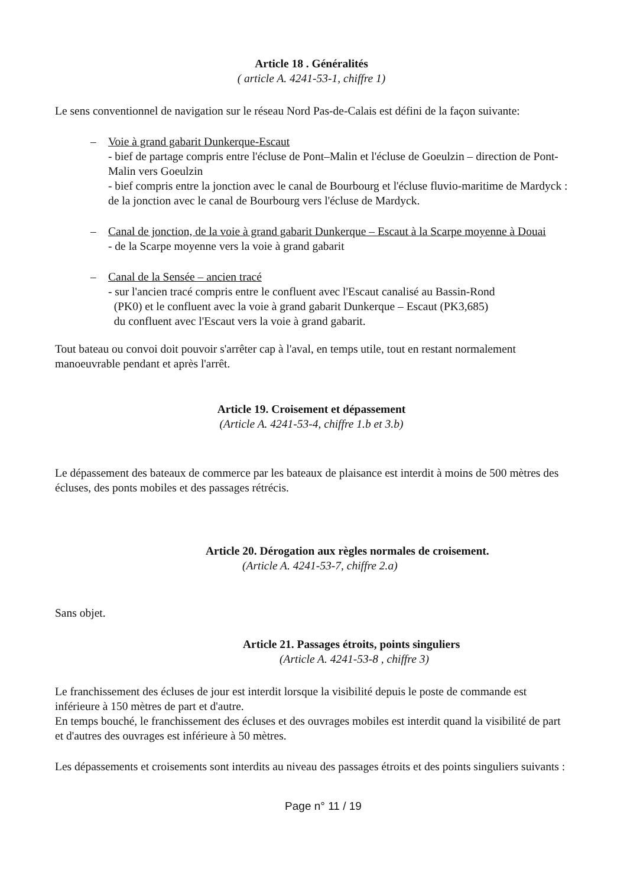Article 18 . Généralités
( article A. 4241-53-1, chiffre 1)
Le sens conventionnel de navigation sur le réseau Nord Pas-de-Calais est défini de la façon suivante:
– Voie à grand gabarit Dunkerque-Escaut
- bief de partage compris entre l'écluse de Pont–Malin et l'écluse de Goeulzin – direction de Pont-Malin vers Goeulzin
- bief compris entre la jonction avec le canal de Bourbourg et l'écluse fluvio-maritime de Mardyck : de la jonction avec le canal de Bourbourg vers l'écluse de Mardyck.
– Canal de jonction, de la voie à grand gabarit Dunkerque – Escaut à la Scarpe moyenne à Douai
- de la Scarpe moyenne vers la voie à grand gabarit
– Canal de la Sensée – ancien tracé
- sur l'ancien tracé compris entre le confluent avec l'Escaut canalisé au Bassin-Rond
(PK0) et le confluent avec la voie à grand gabarit Dunkerque – Escaut (PK3,685)
du confluent avec l'Escaut vers la voie à grand gabarit.
Tout bateau ou convoi doit pouvoir s'arrêter cap à l'aval, en temps utile, tout en restant normalement manoeuvrable pendant et après l'arrêt.
Article 19. Croisement et dépassement
(Article A. 4241-53-4, chiffre 1.b et 3.b)
Le dépassement des bateaux de commerce par les bateaux de plaisance est interdit à moins de 500 mètres des écluses, des ponts mobiles et des passages rétrécis.
Article 20. Dérogation aux règles normales de croisement.
(Article A. 4241-53-7, chiffre 2.a)
Sans objet.
Article 21. Passages étroits, points singuliers
(Article A. 4241-53-8 , chiffre 3)
Le franchissement des écluses de jour est interdit lorsque la visibilité depuis le poste de commande est inférieure à 150 mètres de part et d'autre.
En temps bouché, le franchissement des écluses et des ouvrages mobiles est interdit quand la visibilité de part et d'autres des ouvrages est inférieure à 50 mètres.
Les dépassements et croisements sont interdits au niveau des passages étroits et des points singuliers suivants :
Page n° 11 / 19